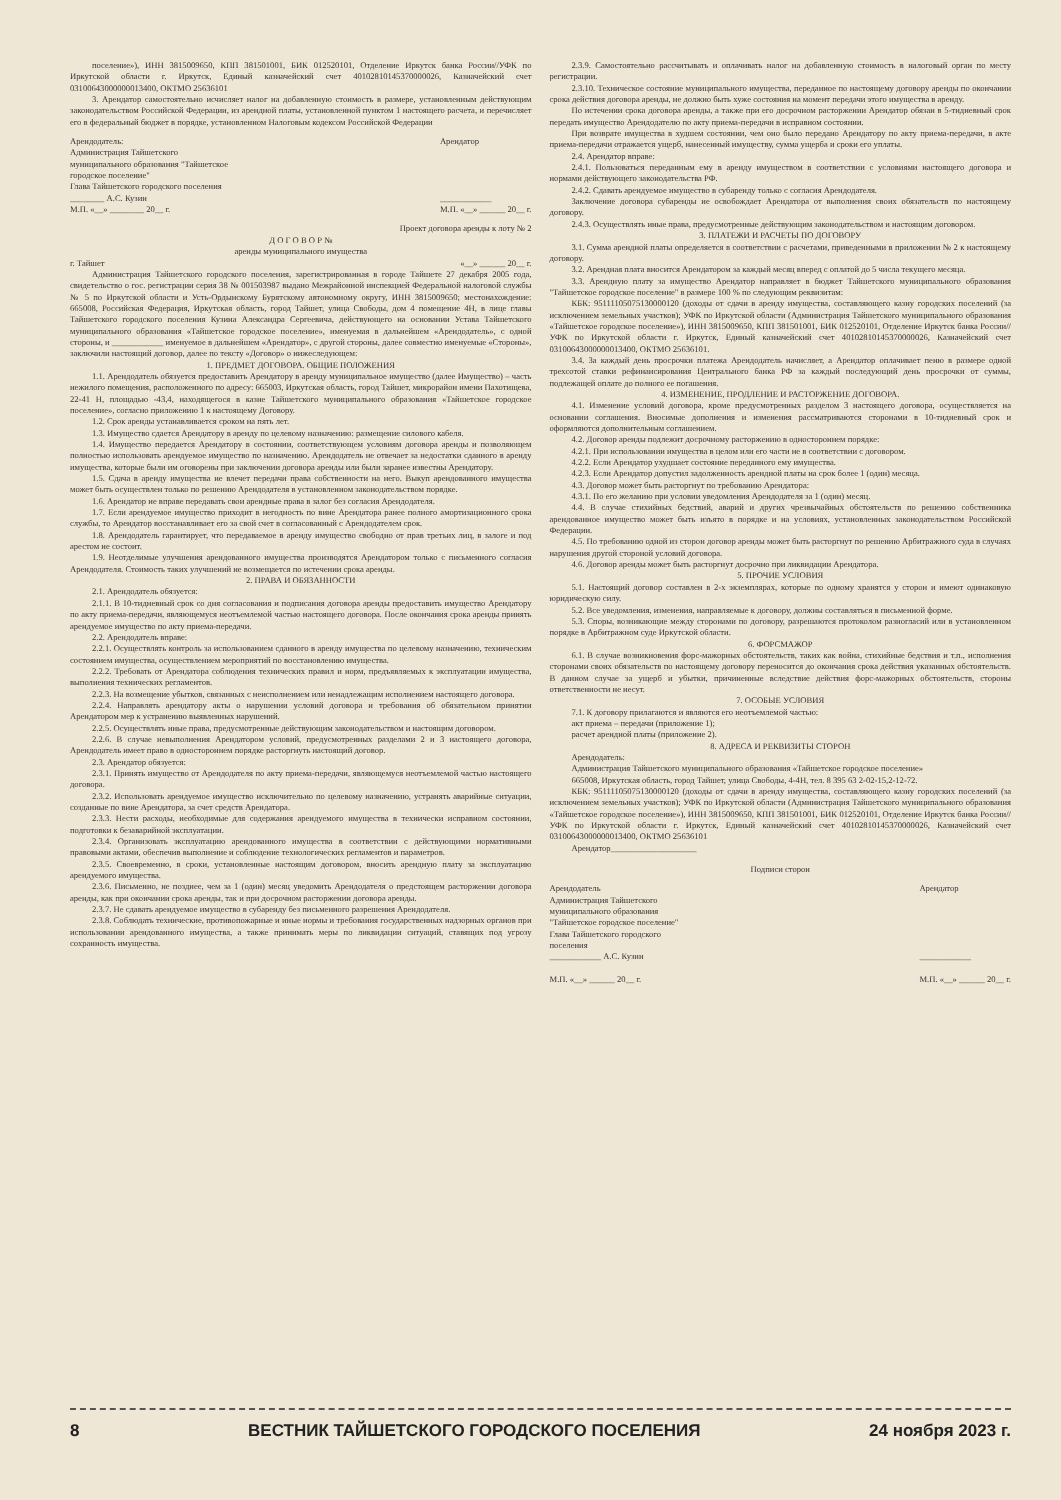поселение»), ИНН 3815009650, КПП 381501001, БИК 012520101, Отделение Иркутск банка России//УФК по Иркутской области г. Иркутск, Единый казначейский счет 40102810145370000026, Казначейский счет 03100643000000013400, ОКТМО 25636101
3. Арендатор самостоятельно исчисляет налог на добавленную стоимость в размере, установленным действующим законодательством Российской Федерации, из арендной платы, установленной пунктом 1 настоящего расчета, и перечисляет его в федеральный бюджет в порядке, установленном Налоговым кодексом Российской Федерации
Арендодатель:
Администрация Тайшетского
муниципального образования "Тайшетское
городское поселение"
Глава Тайшетского городского поселения
________ А.С. Кузин
М.П. «__» ________ 20__ г.
Арендатор
____________
М.П. «__» ______ 20__ г.
Проект договора аренды к лоту № 2
Д О Г О В О Р №
аренды муниципального имущества
г. Тайшет «__» ______ 20__ г.
Администрация Тайшетского городского поселения, зарегистрированная в городе Тайшете 27 декабря 2005 года, свидетельство о гос. регистрации серия 38 № 001503987 выдано Межрайонной инспекцией Федеральной налоговой службы № 5 по Иркутской области и Усть-Ордынскому Бурятскому автономному округу, ИНН 3815009650; местонахождение: 665008, Российская Федерация, Иркутская область, город Тайшет, улица Свободы, дом 4 помещение 4Н, в лице главы Тайшетского городского поселения Кузина Александра Сергеевича, действующего на основании Устава Тайшетского муниципального образования «Тайшетское городское поселение», именуемая в дальнейшем «Арендодатель», с одной стороны, и ____________ именуемое в дальнейшем «Арендатор», с другой стороны, далее совместно именуемые «Стороны», заключили настоящий договор, далее по тексту «Договор» о нижеследующем:
1. ПРЕДМЕТ ДОГОВОРА. ОБЩИЕ ПОЛОЖЕНИЯ
1.1. Арендодатель обязуется предоставить Арендатору в аренду муниципальное имущество (далее Имущество) – часть нежилого помещения, расположенного по адресу: 665003, Иркутская область, город Тайшет, микрорайон имени Пахотищева, 22-41 Н, площадью -43,4, находящегося в казне Тайшетского муниципального образования «Тайшетское городское поселение», согласно приложению 1 к настоящему Договору.
1.2. Срок аренды устанавливается сроком на пять лет.
1.3. Имущество сдается Арендатору в аренду по целевому назначению: размещение силового кабеля.
1.4. Имущество передается Арендатору в состоянии, соответствующем условиям договора аренды и позволяющем полностью использовать арендуемое имущество по назначению. Арендодатель не отвечает за недостатки сданного в аренду имущества, которые были им оговорены при заключении договора аренды или были заранее известны Арендатору.
1.5. Сдача в аренду имущества не влечет передачи права собственности на него. Выкуп арендованного имущества может быть осуществлен только по решению Арендодателя в установленном законодательством порядке.
1.6. Арендатор не вправе передавать свои арендные права в залог без согласия Арендодателя.
1.7. Если арендуемое имущество приходит в негодность по вине Арендатора ранее полного амортизационного срока службы, то Арендатор восстанавливает его за свой счет в согласованный с Арендодателем срок.
1.8. Арендодатель гарантирует, что передаваемое в аренду имущество свободно от прав третьих лиц, в залоге и под арестом не состоит.
1.9. Неотделимые улучшения арендованного имущества производятся Арендатором только с письменного согласия Арендодателя. Стоимость таких улучшений не возмещается по истечении срока аренды.
2. ПРАВА И ОБЯЗАННОСТИ
2.1. Арендодатель обязуется:
2.1.1. В 10-тидневный срок со дня согласования и подписания договора аренды предоставить имущество Арендатору по акту приема-передачи, являющемуся неотъемлемой частью настоящего договора. После окончания срока аренды принять арендуемое имущество по акту приема-передачи.
2.2. Арендодатель вправе:
2.2.1. Осуществлять контроль за использованием сданного в аренду имущества по целевому назначению, техническим состоянием имущества, осуществлением мероприятий по восстановлению имущества.
2.2.2. Требовать от Арендатора соблюдения технических правил и норм, предъявляемых к эксплуатации имущества, выполнения технических регламентов.
2.2.3. На возмещение убытков, связанных с неисполнением или ненадлежащим исполнением настоящего договора.
2.2.4. Направлять арендатору акты о нарушении условий договора и требования об обязательном принятии Арендатором мер к устранению выявленных нарушений.
2.2.5. Осуществлять иные права, предусмотренные действующим законодательством и настоящим договором.
2.2.6. В случае невыполнения Арендатором условий, предусмотренных разделами 2 и 3 настоящего договора, Арендодатель имеет право в одностороннем порядке расторгнуть настоящий договор.
2.3. Арендатор обязуется:
2.3.1. Принять имущество от Арендодателя по акту приема-передачи, являющемуся неотъемлемой частью настоящего договора.
2.3.2. Использовать арендуемое имущество исключительно по целевому назначению, устранять аварийные ситуации, созданные по вине Арендатора, за счет средств Арендатора.
2.3.3. Нести расходы, необходимые для содержания арендуемого имущества в технически исправном состоянии, подготовки к безаварийной эксплуатации.
2.3.4. Организовать эксплуатацию арендованного имущества в соответствии с действующими нормативными правовыми актами, обеспечив выполнение и соблюдение технологических регламентов и параметров.
2.3.5. Своевременно, в сроки, установленные настоящим договором, вносить арендную плату за эксплуатацию арендуемого имущества.
2.3.6. Письменно, не позднее, чем за 1 (один) месяц уведомить Арендодателя о предстоящем расторжении договора аренды, как при окончании срока аренды, так и при досрочном расторжении договора аренды.
2.3.7. Не сдавать арендуемое имущество в субаренду без письменного разрешения Арендодателя.
2.3.8. Соблюдать технические, противопожарные и иные нормы и требования государственных надзорных органов при использовании арендованного имущества, а также принимать меры по ликвидации ситуаций, ставящих под угрозу сохранность имущества.
2.3.9. Самостоятельно рассчитывать и оплачивать налог на добавленную стоимость в налоговый орган по месту регистрации.
2.3.10. Техническое состояние муниципального имущества, переданное по настоящему договору аренды по окончании срока действия договора аренды, не должно быть хуже состояния на момент передачи этого имущества в аренду.
По истечении срока договора аренды, а также при его досрочном расторжении Арендатор обязан в 5-тидневный срок передать имущество Арендодателю по акту приема-передачи в исправном состоянии.
При возврате имущества в худшем состоянии, чем оно было передано Арендатору по акту приема-передачи, в акте приема-передачи отражается ущерб, нанесенный имуществу, сумма ущерба и сроки его уплаты.
2.4. Арендатор вправе:
2.4.1. Пользоваться переданным ему в аренду имуществом в соответствии с условиями настоящего договора и нормами действующего законодательства РФ.
2.4.2. Сдавать арендуемое имущество в субаренду только с согласия Арендодателя.
Заключение договора субаренды не освобождает Арендатора от выполнения своих обязательств по настоящему договору.
2.4.3. Осуществлять иные права, предусмотренные действующим законодательством и настоящим договором.
3. ПЛАТЕЖИ И РАСЧЕТЫ ПО ДОГОВОРУ
3.1. Сумма арендной платы определяется в соответствии с расчетами, приведенными в приложении № 2 к настоящему договору.
3.2. Арендная плата вносится Арендатором за каждый месяц вперед с оплатой до 5 числа текущего месяца.
3.3. Арендную плату за имущество Арендатор направляет в бюджет Тайшетского муниципального образования "Тайшетское городское поселение" в размере 100 % по следующим реквизитам:
КБК: 95111105075130000120 (доходы от сдачи в аренду имущества, составляющего казну городских поселений (за исключением земельных участков); УФК по Иркутской области (Администрация Тайшетского муниципального образования «Тайшетское городское поселение»), ИНН 3815009650, КПП 381501001, БИК 012520101, Отделение Иркутск банка России//УФК по Иркутской области г. Иркутск, Единый казначейский счет 40102810145370000026, Казначейский счет 03100643000000013400, ОКТМО 25636101.
3.4. За каждый день просрочки платежа Арендодатель начисляет, а Арендатор оплачивает пеню в размере одной трехсотой ставки рефинансирования Центрального банка РФ за каждый последующий день просрочки от суммы, подлежащей оплате до полного ее погашения.
4. ИЗМЕНЕНИЕ, ПРОДЛЕНИЕ И РАСТОРЖЕНИЕ ДОГОВОРА.
4.1. Изменение условий договора, кроме предусмотренных разделом 3 настоящего договора, осуществляется на основании соглашения. Вносимые дополнения и изменения рассматриваются сторонами в 10-тидневный срок и оформляются дополнительным соглашением.
4.2. Договор аренды подлежит досрочному расторжению в одностороннем порядке:
4.2.1. При использовании имущества в целом или его части не в соответствии с договором.
4.2.2. Если Арендатор ухудшает состояние переданного ему имущества.
4.2.3. Если Арендатор допустил задолженность арендной платы на срок более 1 (один) месяца.
4.3. Договор может быть расторгнут по требованию Арендатора:
4.3.1. По его желанию при условии уведомления Арендодателя за 1 (один) месяц.
4.4. В случае стихийных бедствий, аварий и других чрезвычайных обстоятельств по решению собственника арендованное имущество может быть изъято в порядке и на условиях, установленных законодательством Российской Федерации.
4.5. По требованию одной из сторон договор аренды может быть расторгнут по решению Арбитражного суда в случаях нарушения другой стороной условий договора.
4.6. Договор аренды может быть расторгнут досрочно при ликвидации Арендатора.
5. ПРОЧИЕ УСЛОВИЯ
5.1. Настоящий договор составлен в 2-х экземплярах, которые по одному хранятся у сторон и имеют одинаковую юридическую силу.
5.2. Все уведомления, изменения, направляемые к договору, должны составляться в письменной форме.
5.3. Споры, возникающие между сторонами по договору, разрешаются протоколом разногласий или в установленном порядке в Арбитражном суде Иркутской области.
6. ФОРСМАЖОР
6.1. В случае возникновения форс-мажорных обстоятельств, таких как война, стихийные бедствия и т.п., исполнения сторонами своих обязательств по настоящему договору переносится до окончания срока действия указанных обстоятельств. В данном случае за ущерб и убытки, причиненные вследствие действия форс-мажорных обстоятельств, стороны ответственности не несут.
7. ОСОБЫЕ УСЛОВИЯ
7.1. К договору прилагаются и являются его неотъемлемой частью:
акт приема – передачи (приложение 1);
расчет арендной платы (приложение 2).
8. АДРЕСА И РЕКВИЗИТЫ СТОРОН
Арендодатель:
Администрация Тайшетского муниципального образования «Тайшетское городское поселение»
665008, Иркутская область, город Тайшет, улица Свободы, 4-4Н, тел. 8 395 63 2-02-15,2-12-72.
КБК: 95111105075130000120 (доходы от сдачи в аренду имущества, составляющего казну городских поселений (за исключением земельных участков); УФК по Иркутской области (Администрация Тайшетского муниципального образования «Тайшетское городское поселение»), ИНН 3815009650, КПП 381501001, БИК 012520101, Отделение Иркутск банка России//УФК по Иркутской области г. Иркутск, Единый казначейский счет 40102810145370000026, Казначейский счет 03100643000000013400, ОКТМО 25636101
Арендатор____________________
Подписи сторон
Арендодатель
Администрация Тайшетского
муниципального образования
"Тайшетское городское поселение"
Глава Тайшетского городского
поселения
____________ А.С. Кузин
М.П. «__» ______ 20__ г.
Арендатор
____________
М.П. «__» ______ 20__ г.
8 ВЕСТНИК ТАЙШЕТСКОГО ГОРОДСКОГО ПОСЕЛЕНИЯ 24 ноября 2023 г.